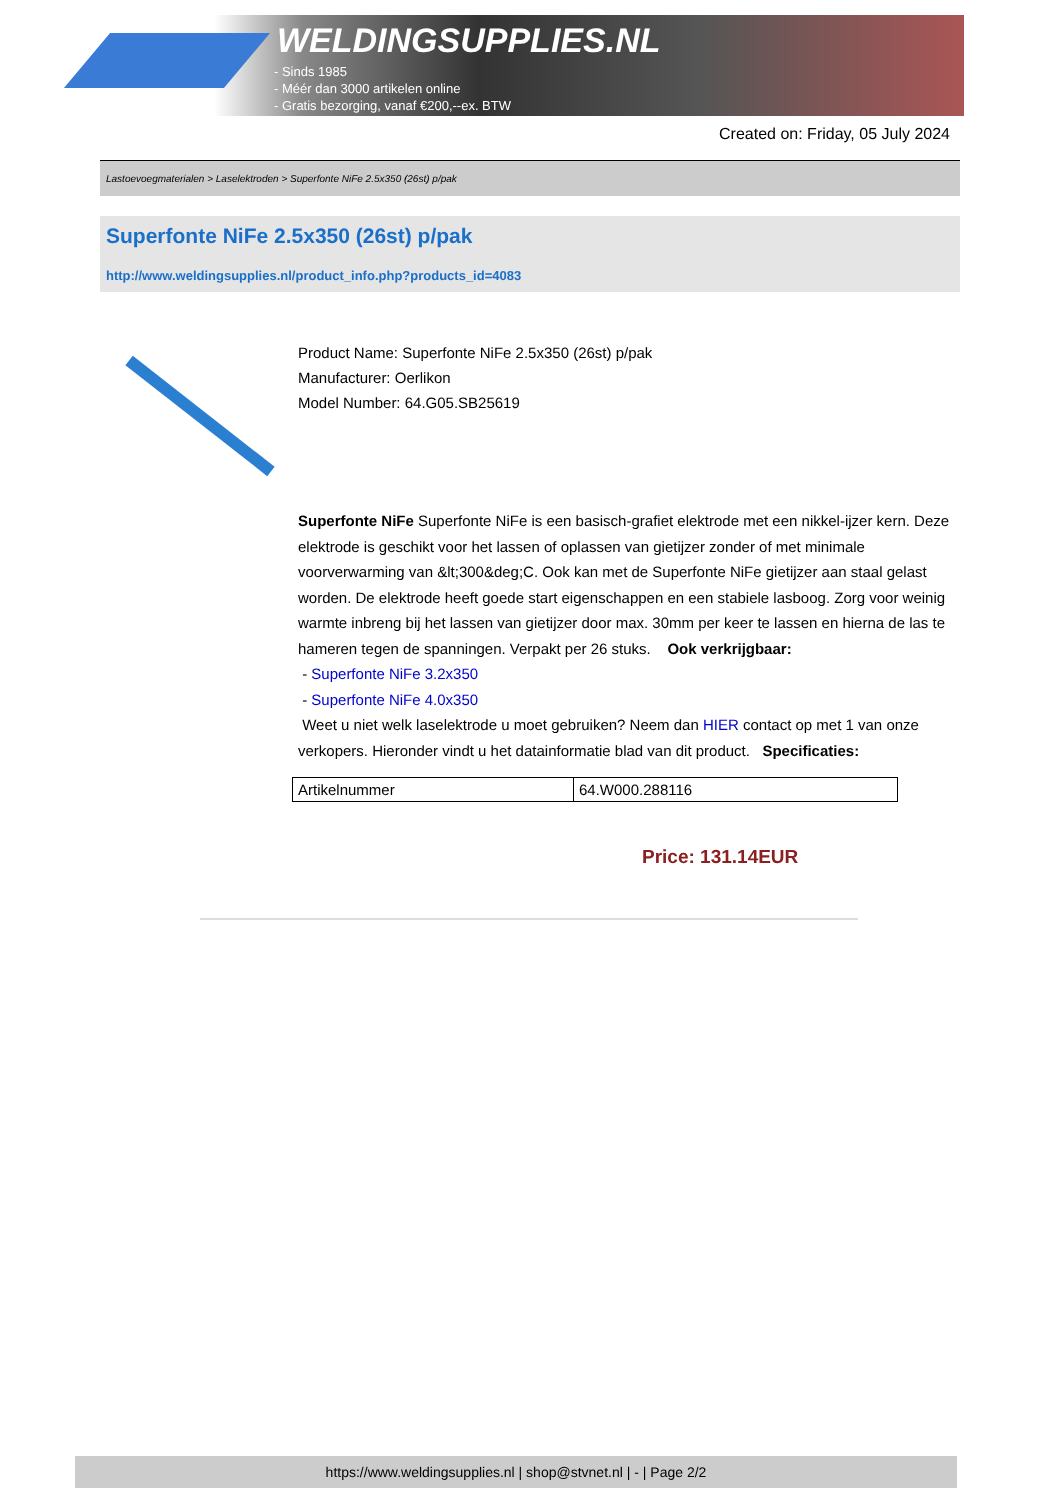WELDINGSUPPLIES.NL
- Sinds 1985
- Méér dan 3000 artikelen online
- Gratis bezorging, vanaf €200,--ex. BTW
Created on: Friday, 05 July 2024
Lastoevoegmaterialen > Laselektroden > Superfonte NiFe 2.5x350 (26st) p/pak
Superfonte NiFe 2.5x350 (26st) p/pak
http://www.weldingsupplies.nl/product_info.php?products_id=4083
Product Name: Superfonte NiFe 2.5x350 (26st) p/pak
Manufacturer: Oerlikon
Model Number: 64.G05.SB25619
Superfonte NiFe Superfonte NiFe is een basisch-grafiet elektrode met een nikkel-ijzer kern. Deze elektrode is geschikt voor het lassen of oplassen van gietijzer zonder of met minimale voorverwarming van &lt;300&deg;C. Ook kan met de Superfonte NiFe gietijzer aan staal gelast worden. De elektrode heeft goede start eigenschappen en een stabiele lasboog. Zorg voor weinig warmte inbreng bij het lassen van gietijzer door max. 30mm per keer te lassen en hierna de las te hameren tegen de spanningen. Verpakt per 26 stuks. Ook verkrijgbaar:
- Superfonte NiFe 3.2x350
- Superfonte NiFe 4.0x350
Weet u niet welk laselektrode u moet gebruiken? Neem dan HIER contact op met 1 van onze verkopers. Hieronder vindt u het datainformatie blad van dit product. Specificaties:
| Artikelnummer | 64.W000.288116 |
Price: 131.14EUR
https://www.weldingsupplies.nl | shop@stvnet.nl | - | Page 2/2